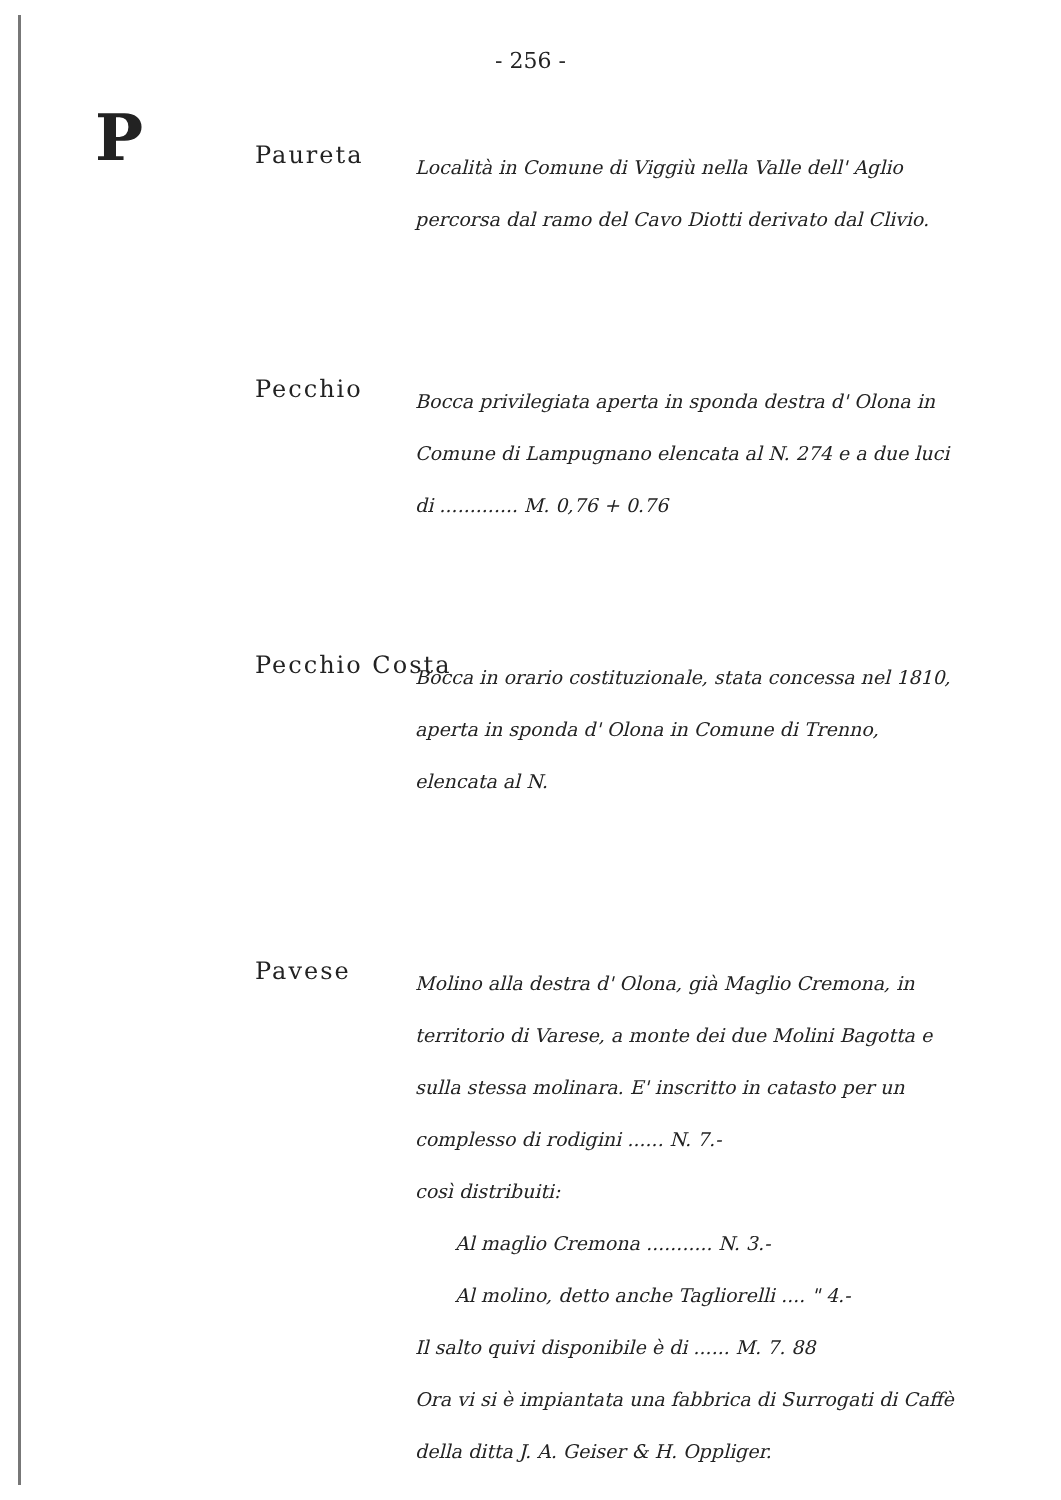- 256 -
P
Paureta
Località in Comune di Viggiù nella Valle dell' Aglio percorsa dal ramo del Cavo Diotti derivato dal Clivio.
Pecchio
Bocca privilegiata aperta in sponda destra d' Olona in Comune di Lampugnano elencata al N. 274 e a due luci di ............. M. 0,76 + 0.76
Pecchio Costa
Bocca in orario costituzionale, stata concessa nel 1810, aperta in sponda d' Olona in Comune di Trenno, elencata al N.
Pavese
Molino alla destra d' Olona, già Maglio Cremona, in territorio di Varese, a monte dei due Molini Bagotta e sulla stessa molinara. E' inscritto in catasto per un complesso di rodigini ...... N. 7.-
così distribuiti:
Al maglio Cremona ........... N. 3.-
Al molino, detto anche Tagliorelli .... " 4.-
Il salto quivi disponibile è di ...... M. 7. 88
Ora vi si è impiantata una fabbrica di Surrogati di Caffè della ditta J. A. Geiser & H. Oppliger.